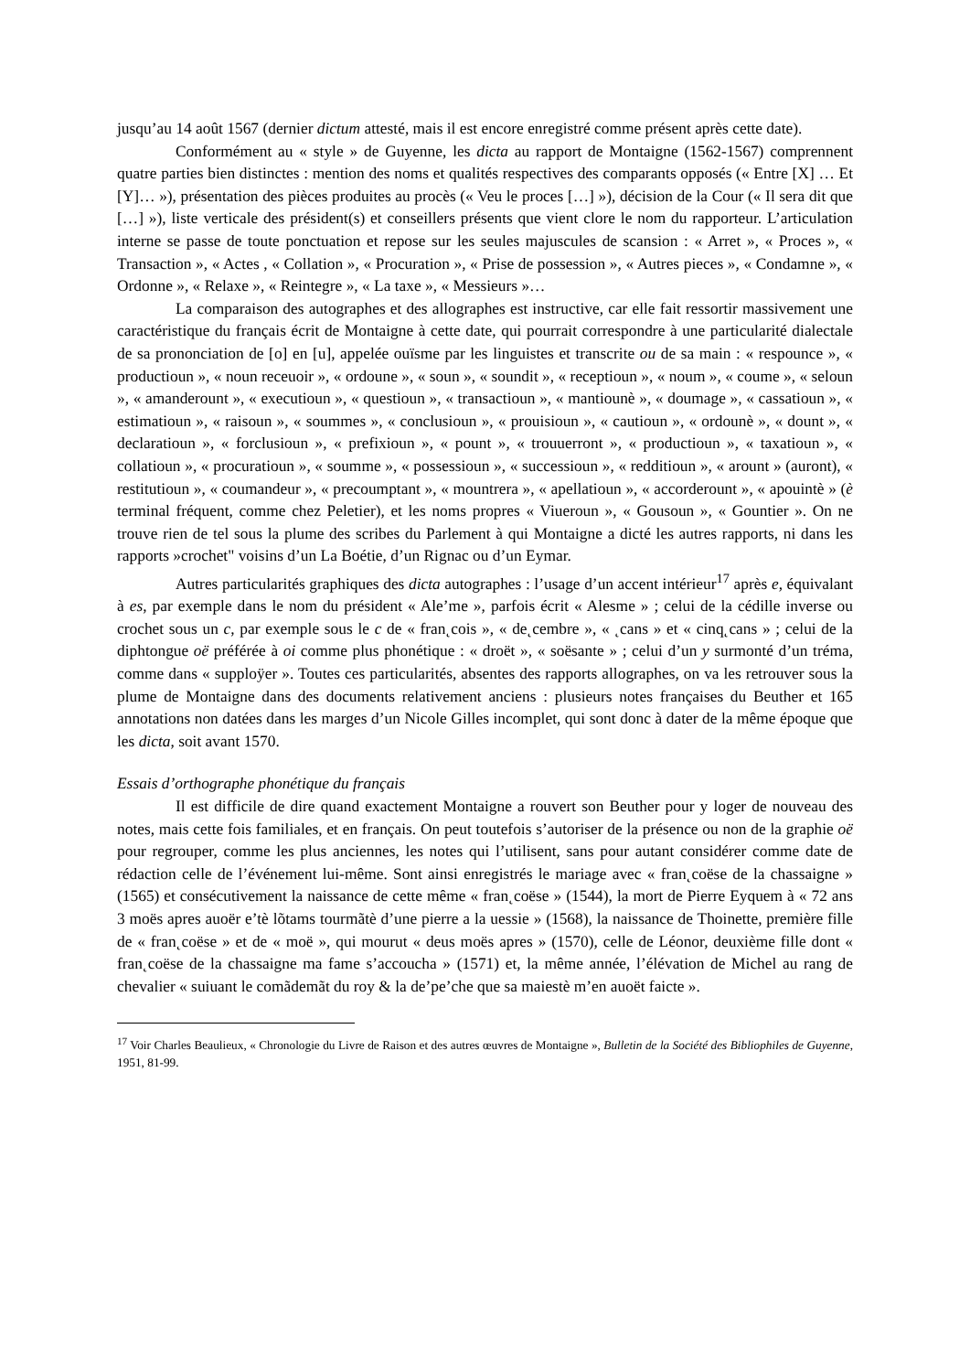jusqu’au 14 août 1567 (dernier dictum attesté, mais il est encore enregistré comme présent après cette date).
Conformément au « style » de Guyenne, les dicta au rapport de Montaigne (1562-1567) comprennent quatre parties bien distinctes : mention des noms et qualités respectives des comparants opposés (« Entre [X] … Et [Y]… »), présentation des pièces produites au procès (« Veu le proces […] »), décision de la Cour (« Il sera dit que […] »), liste verticale des président(s) et conseillers présents que vient clore le nom du rapporteur. L’articulation interne se passe de toute ponctuation et repose sur les seules majuscules de scansion : « Arret », « Proces », « Transaction », « Actes , « Collation », « Procuration », « Prise de possession », « Autres pieces », « Condamne », « Ordonne », « Relaxe », « Reintegre », « La taxe », « Messieurs »…
La comparaison des autographes et des allographes est instructive, car elle fait ressortir massivement une caractéristique du français écrit de Montaigne à cette date, qui pourrait correspondre à une particularité dialectale de sa prononciation de [o] en [u], appelée ouïsme par les linguistes et transcrite ou de sa main : « respounce », « productioun », « noun receuoir », « ordoune », « soun », « soundit », « receptioun », « noum », « coume », « seloun », « amanderount », « executioun », « questioun », « transactioun », « mantiounè », « doumage », « cassatioun », « estimatioun », « raisoun », « soummes », « conclusioun », « prouisioun », « cautioun », « ordounè », « dount », « declaratioun », « forclusioun », « prefixioun », « pount », « trouuerront », « productioun », « taxatioun », « collatioun », « procuratioun », « soumme », « possessioun », « successioun », « redditioun », « arount » (auront), « restitutioun », « coumandeur », « precoumptant », « mountrera », « apellatioun », « accorderount », « apouintè » (è terminal fréquent, comme chez Peletier), et les noms propres « Viueroun », « Gousoun », « Gountier ». On ne trouve rien de tel sous la plume des scribes du Parlement à qui Montaigne a dicté les autres rapports, ni dans les rapports »crochet" voisins d’un La Boétie, d’un Rignac ou d’un Eymar.
Autres particularités graphiques des dicta autographes : l’usage d’un accent intérieur<sup>17</sup> après e, équivalant à es, par exemple dans le nom du président « Ale’me », parfois écrit « Alesme » ; celui de la cédille inverse ou crochet sous un c, par exemple sous le c de « fran˛cois », « de˛cembre », « ˛cans » et « cinq˛cans » ; celui de la diphtongue oë préférée à oi comme plus phonétique : « droët », « soësante » ; celui d’un y surmonté d’un tréma, comme dans « supploÿer ». Toutes ces particularités, absentes des rapports allographes, on va les retrouver sous la plume de Montaigne dans des documents relativement anciens : plusieurs notes françaises du Beuther et 165 annotations non datées dans les marges d’un Nicole Gilles incomplet, qui sont donc à dater de la même époque que les dicta, soit avant 1570.
Essais d’orthographe phonétique du français
Il est difficile de dire quand exactement Montaigne a rouvert son Beuther pour y loger de nouveau des notes, mais cette fois familiales, et en français. On peut toutefois s’autoriser de la présence ou non de la graphie oë pour regrouper, comme les plus anciennes, les notes qui l’utilisent, sans pour autant considérer comme date de rédaction celle de l’événement lui-même. Sont ainsi enregistrés le mariage avec « fran˛coëse de la chassaigne » (1565) et consécutivement la naissance de cette même « fran˛coëse » (1544), la mort de Pierre Eyquem à « 72 ans 3 moës apres auoër e’tè lõtams tourmãtè d’une pierre a la uessie » (1568), la naissance de Thoinette, première fille de « fran˛coëse » et de « moë », qui mourut « deus moës apres » (1570), celle de Léonor, deuxième fille dont « fran˛coëse de la chassaigne ma fame s’accoucha » (1571) et, la même année, l’élévation de Michel au rang de chevalier « suiuant le comãdemãt du roy & la de’pe’che que sa maiestè m’en auoët faicte ».
<sup>17</sup> Voir Charles Beaulieux, « Chronologie du Livre de Raison et des autres œuvres de Montaigne », Bulletin de la Société des Bibliophiles de Guyenne, 1951, 81-99.